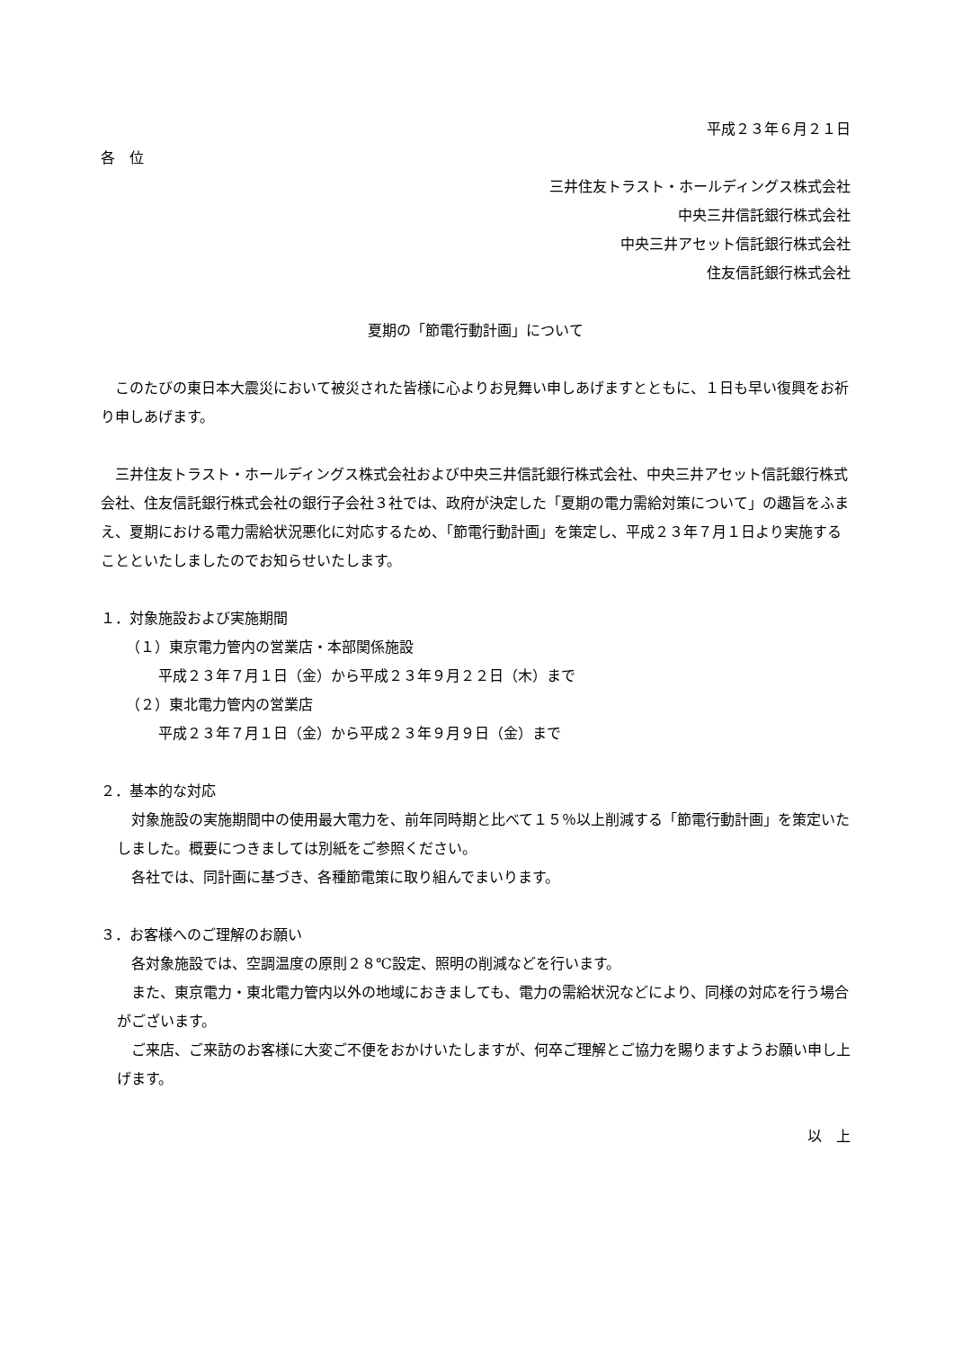平成２３年６月２１日
各　位
三井住友トラスト・ホールディングス株式会社
中央三井信託銀行株式会社
中央三井アセット信託銀行株式会社
住友信託銀行株式会社
夏期の「節電行動計画」について
　このたびの東日本大震災において被災された皆様に心よりお見舞い申しあげますとともに、１日も早い復興をお祈り申しあげます。
　三井住友トラスト・ホールディングス株式会社および中央三井信託銀行株式会社、中央三井アセット信託銀行株式会社、住友信託銀行株式会社の銀行子会社３社では、政府が決定した「夏期の電力需給対策について」の趣旨をふまえ、夏期における電力需給状況悪化に対応するため、「節電行動計画」を策定し、平成２３年７月１日より実施することといたしましたのでお知らせいたします。
１．対象施設および実施期間
（１）東京電力管内の営業店・本部関係施設
平成２３年７月１日（金）から平成２３年９月２２日（木）まで
（２）東北電力管内の営業店
平成２３年７月１日（金）から平成２３年９月９日（金）まで
２．基本的な対応
　対象施設の実施期間中の使用最大電力を、前年同時期と比べて１５％以上削減する「節電行動計画」を策定いたしました。概要につきましては別紙をご参照ください。
　各社では、同計画に基づき、各種節電策に取り組んでまいります。
３．お客様へのご理解のお願い
　各対象施設では、空調温度の原則２８℃設定、照明の削減などを行います。
　また、東京電力・東北電力管内以外の地域におきましても、電力の需給状況などにより、同様の対応を行う場合がございます。
　ご来店、ご来訪のお客様に大変ご不便をおかけいたしますが、何卒ご理解とご協力を賜りますようお願い申し上げます。
以　上